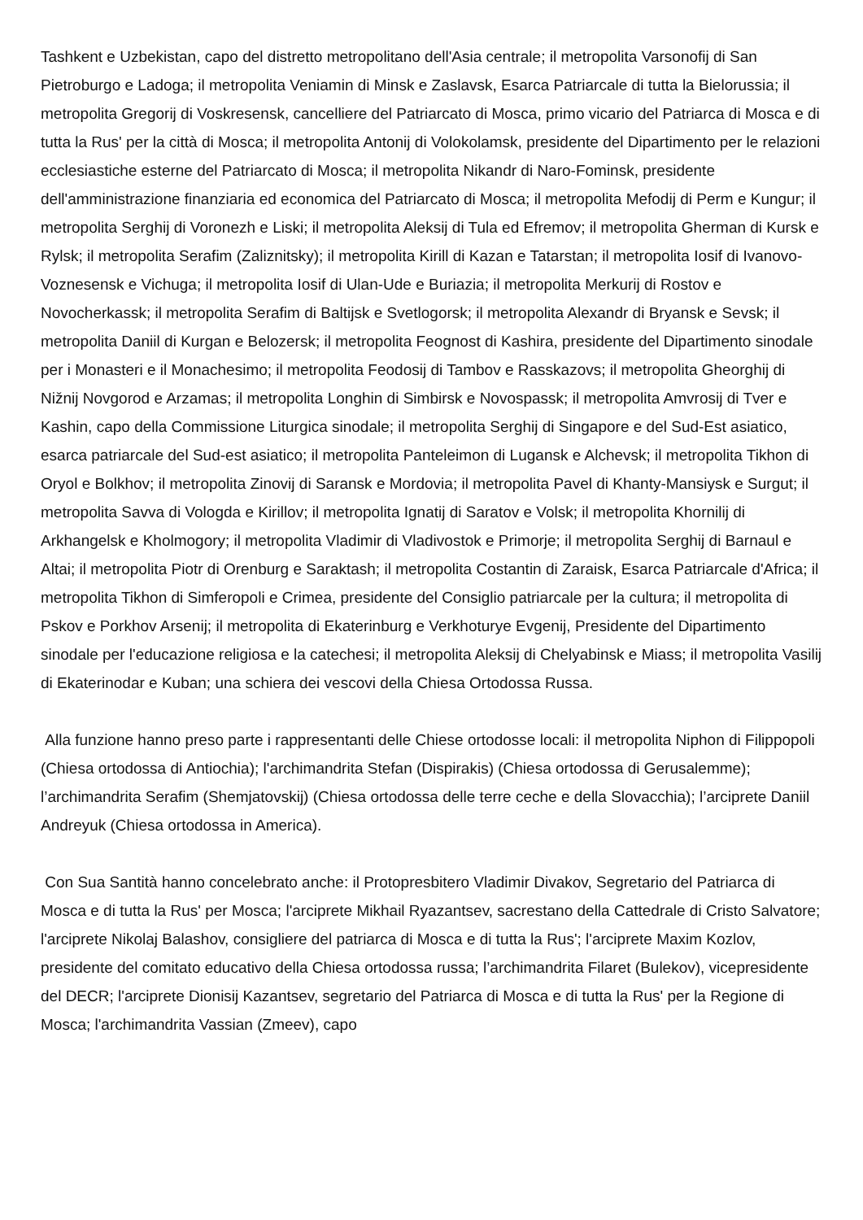Tashkent e Uzbekistan, capo del distretto metropolitano dell'Asia centrale; il metropolita Varsonofij di San Pietroburgo e Ladoga; il metropolita Veniamin di Minsk e Zaslavsk, Esarca Patriarcale di tutta la Bielorussia; il metropolita Gregorij di Voskresensk, cancelliere del Patriarcato di Mosca, primo vicario del Patriarca di Mosca e di tutta la Rus' per la città di Mosca; il metropolita Antonij di Volokolamsk, presidente del Dipartimento per le relazioni ecclesiastiche esterne del Patriarcato di Mosca; il metropolita Nikandr di Naro-Fominsk, presidente dell'amministrazione finanziaria ed economica del Patriarcato di Mosca; il metropolita Mefodij di Perm e Kungur; il metropolita Serghij di Voronezh e Liski; il metropolita Aleksij di Tula ed Efremov; il metropolita Gherman di Kursk e Rylsk; il metropolita Serafim (Zaliznitsky); il metropolita Kirill di Kazan e Tatarstan; il metropolita Iosif di Ivanovo-Voznesensk e Vichuga; il metropolita Iosif di Ulan-Ude e Buriazia; il metropolita Merkurij di Rostov e Novocherkassk; il metropolita Serafim di Baltijsk e Svetlogorsk; il metropolita Alexandr di Bryansk e Sevsk; il metropolita Daniil di Kurgan e Belozersk; il metropolita Feognost di Kashira, presidente del Dipartimento sinodale per i Monasteri e il Monachesimo; il metropolita Feodosij di Tambov e Rasskazovs; il metropolita Gheorghij di Nižnij Novgorod e Arzamas; il metropolita Longhin di Simbirsk e Novospassk; il metropolita Amvrosij di Tver e Kashin, capo della Commissione Liturgica sinodale; il metropolita Serghij di Singapore e del Sud-Est asiatico, esarca patriarcale del Sud-est asiatico; il metropolita Panteleimon di Lugansk e Alchevsk; il metropolita Tikhon di Oryol e Bolkhov; il metropolita Zinovij di Saransk e Mordovia; il metropolita Pavel di Khanty-Mansiysk e Surgut; il metropolita Savva di Vologda e Kirillov; il metropolita Ignatij di Saratov e Volsk; il metropolita Khornilij di Arkhangelsk e Kholmogory; il metropolita Vladimir di Vladivostok e Primorje; il metropolita Serghij di Barnaul e Altai; il metropolita Piotr di Orenburg e Saraktash; il metropolita Costantin di Zaraisk, Esarca Patriarcale d'Africa; il metropolita Tikhon di Simferopoli e Crimea, presidente del Consiglio patriarcale per la cultura; il metropolita di Pskov e Porkhov Arsenij; il metropolita di Ekaterinburg e Verkhoturye Evgenij, Presidente del Dipartimento sinodale per l'educazione religiosa e la catechesi; il metropolita Aleksij di Chelyabinsk e Miass; il metropolita Vasilij di Ekaterinodar e Kuban; una schiera dei vescovi della Chiesa Ortodossa Russa.
Alla funzione hanno preso parte i rappresentanti delle Chiese ortodosse locali: il metropolita Niphon di Filippopoli (Chiesa ortodossa di Antiochia); l'archimandrita Stefan (Dispirakis) (Chiesa ortodossa di Gerusalemme); l’archimandrita Serafim (Shemjatovskij) (Chiesa ortodossa delle terre ceche e della Slovacchia); l’arciprete Daniil Andreyuk (Chiesa ortodossa in America).
Con Sua Santità hanno concelebrato anche: il Protopresbitero Vladimir Divakov, Segretario del Patriarca di Mosca e di tutta la Rus' per Mosca; l'arciprete Mikhail Ryazantsev, sacrestano della Cattedrale di Cristo Salvatore; l'arciprete Nikolaj Balashov, consigliere del patriarca di Mosca e di tutta la Rus'; l'arciprete Maxim Kozlov, presidente del comitato educativo della Chiesa ortodossa russa; l’archimandrita Filaret (Bulekov), vicepresidente del DECR; l'arciprete Dionisij Kazantsev, segretario del Patriarca di Mosca e di tutta la Rus' per la Regione di Mosca; l'archimandrita Vassian (Zmeev), capo